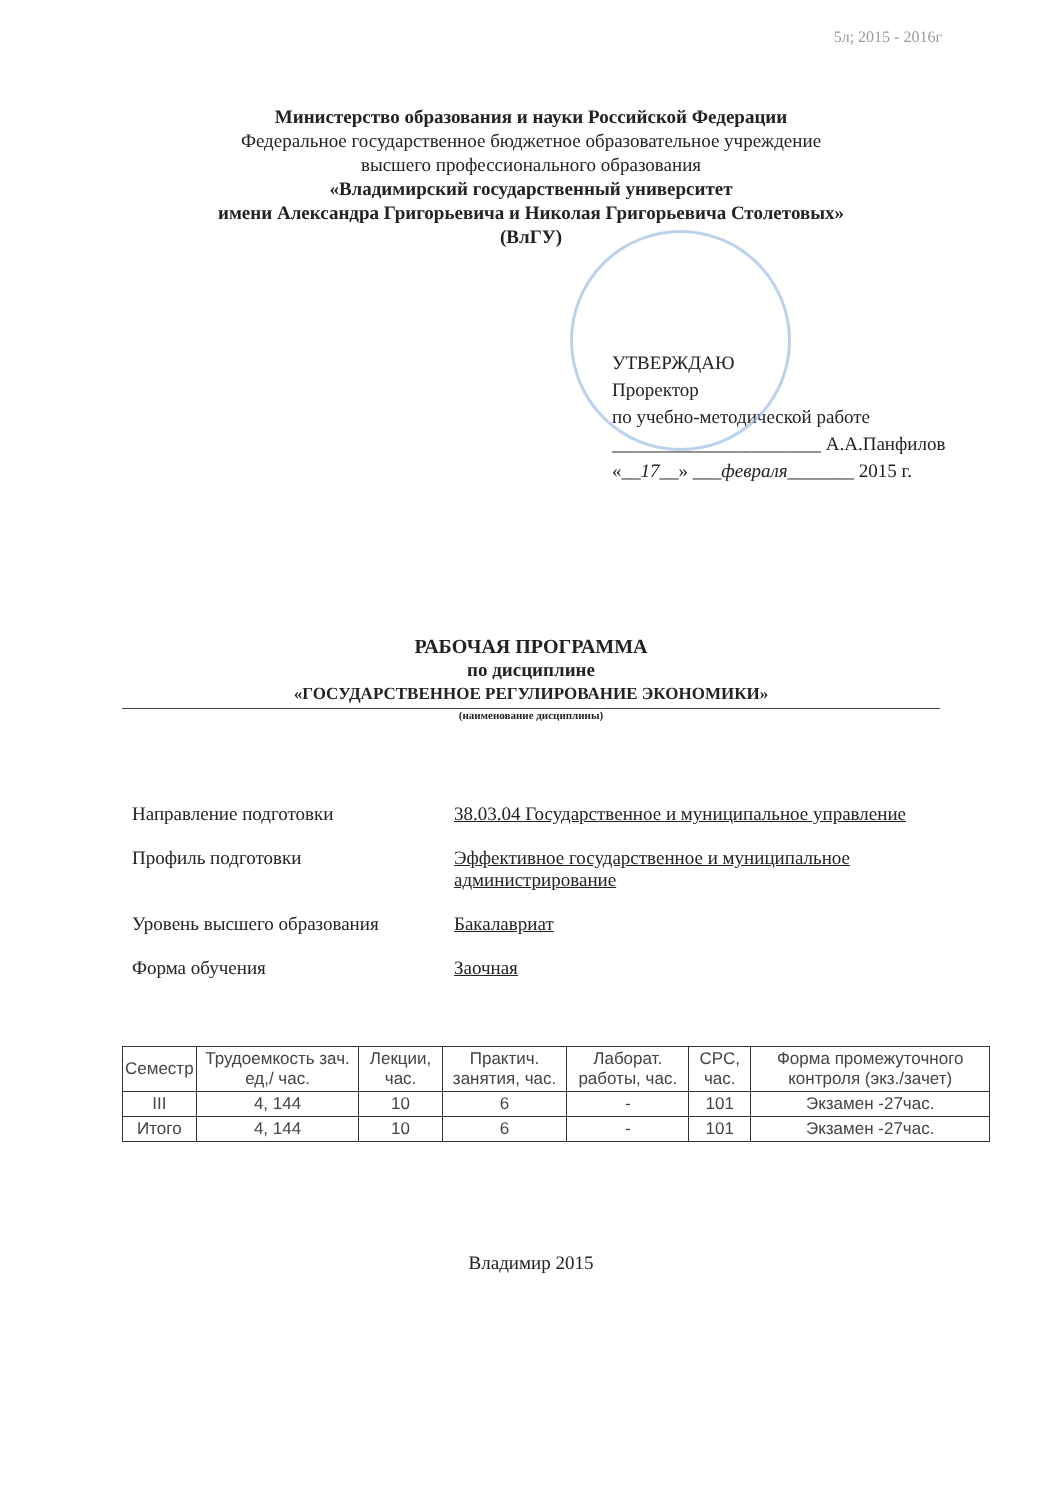5л; 2015 - 2016г
Министерство образования и науки Российской Федерации
Федеральное государственное бюджетное образовательное учреждение
высшего профессионального образования
«Владимирский государственный университет
имени Александра Григорьевича и Николая Григорьевича Столетовых»
(ВлГУ)
УТВЕРЖДАЮ
Проректор
по учебно-методической работе
______________________ А.А.Панфилов
«__17__» ___февраля_______ 2015 г.
РАБОЧАЯ ПРОГРАММА
по дисциплине
«ГОСУДАРСТВЕННОЕ РЕГУЛИРОВАНИЕ ЭКОНОМИКИ»
(наименование дисциплины)
| Направление подготовки | 38.03.04 Государственное и муниципальное управление |
| Профиль подготовки | Эффективное государственное и муниципальное администрирование |
| Уровень высшего образования | Бакалавриат |
| Форма обучения | Заочная |
| Семестр | Трудоемкость зач. ед,/ час. | Лекции, час. | Практич. занятия, час. | Лаборат. работы, час. | СРС, час. | Форма промежуточного контроля (экз./зачет) |
| --- | --- | --- | --- | --- | --- | --- |
| III | 4, 144 | 10 | 6 | - | 101 | Экзамен -27час. |
| Итого | 4, 144 | 10 | 6 | - | 101 | Экзамен -27час. |
Владимир 2015